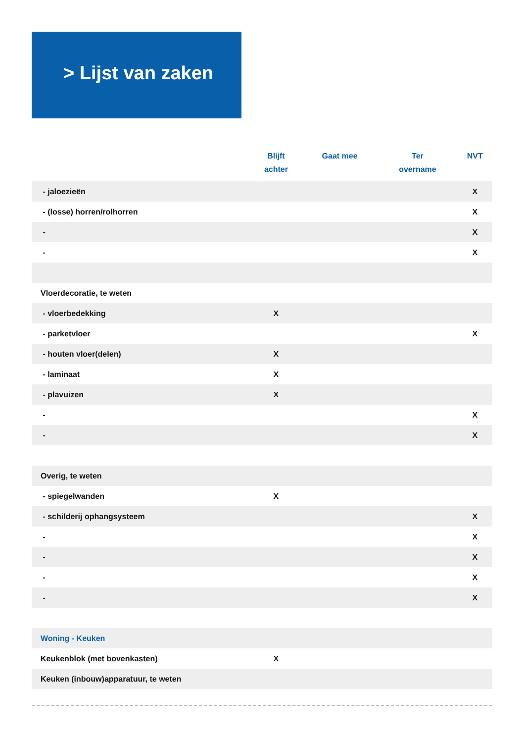> Lijst van zaken
| | Blijft achter | Gaat mee | Ter overname | NVT |
| --- | --- | --- | --- | --- |
| - jaloezieën | | | | X |
| - (losse) horren/rolhorren | | | | X |
| - | | | | X |
| - | | | | X |
| Vloerdecoratie, te weten | | | | |
| - vloerbedekking | X | | | |
| - parketvloer | | | | X |
| - houten vloer(delen) | X | | | |
| - laminaat | X | | | |
| - plavuizen | X | | | |
| - | | | | X |
| - | | | | X |
| Overig, te weten | | | | |
| - spiegelwanden | X | | | |
| - schilderij ophangsysteem | | | | X |
| - | | | | X |
| - | | | | X |
| - | | | | X |
| - | | | | X |
| Woning - Keuken | | | | |
| Keukenblok (met bovenkasten) | X | | | |
| Keuken (inbouw)apparatuur, te weten | | | | |